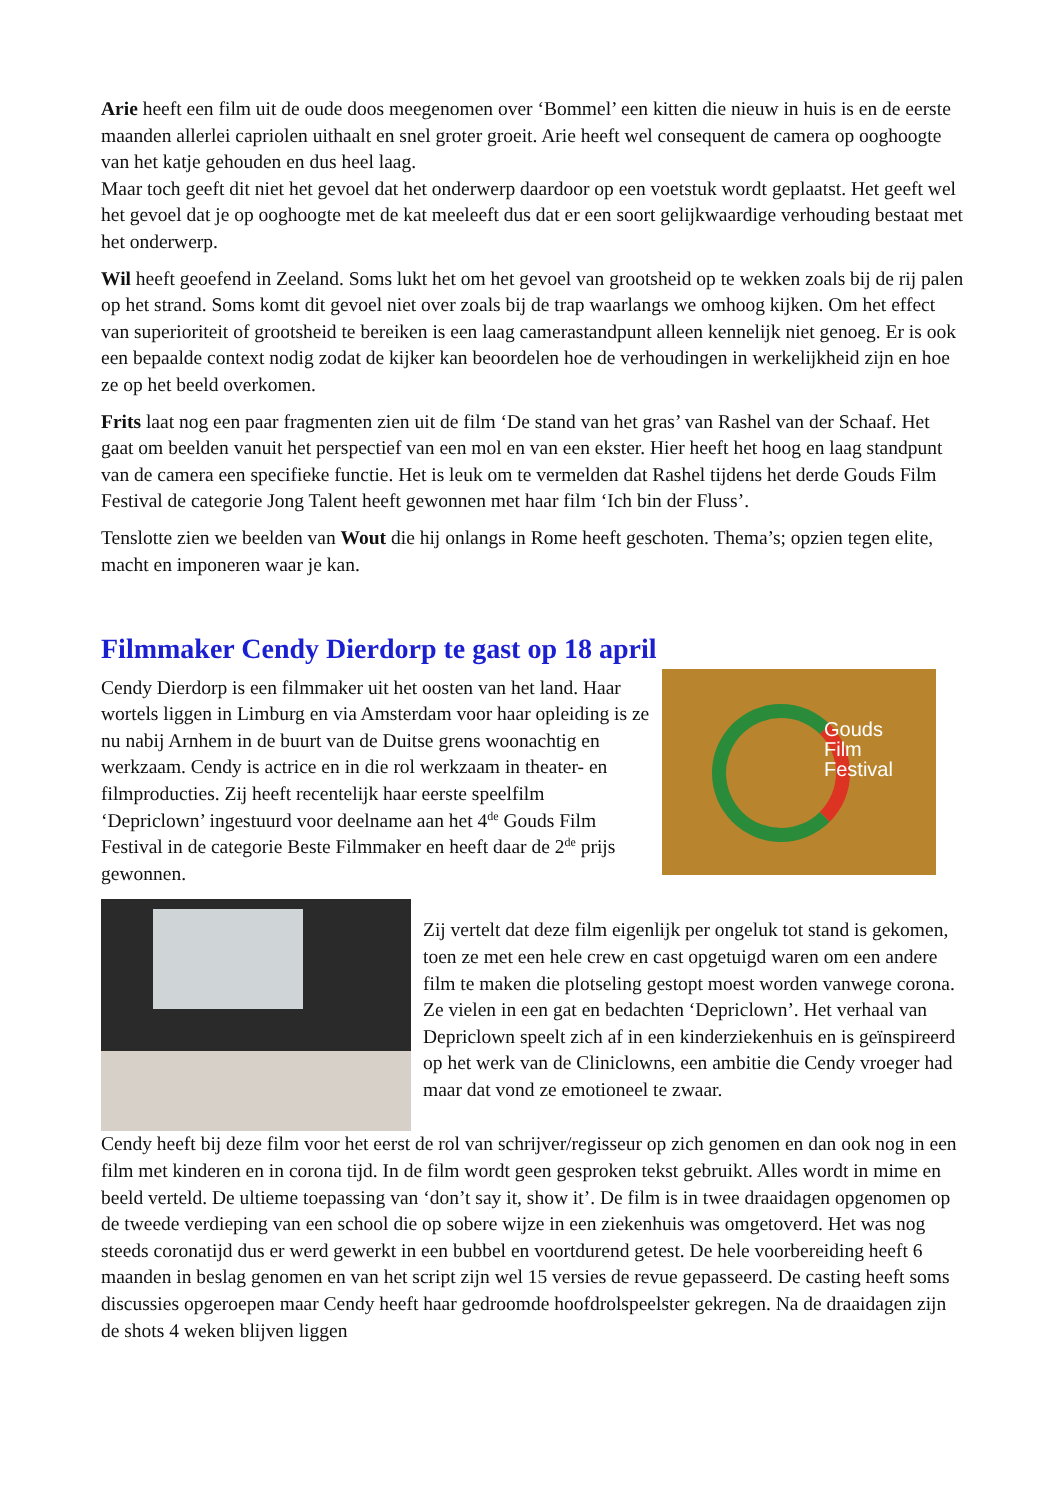Arie heeft een film uit de oude doos meegenomen over ‘Bommel’ een kitten die nieuw in huis is en de eerste maanden allerlei capriolen uithaalt en snel groter groeit. Arie heeft wel consequent de camera op ooghoogte van het katje gehouden en dus heel laag.
Maar toch geeft dit niet het gevoel dat het onderwerp daardoor op een voetstuk wordt geplaatst. Het geeft wel het gevoel dat je op ooghoogte met de kat meeleeft dus dat er een soort gelijkwaardige verhouding bestaat met het onderwerp.
Wil heeft geoefend in Zeeland. Soms lukt het om het gevoel van grootsheid op te wekken zoals bij de rij palen op het strand. Soms komt dit gevoel niet over zoals bij de trap waarlangs we omhoog kijken. Om het effect van superioriteit of grootsheid te bereiken is een laag camerastandpunt alleen kennelijk niet genoeg. Er is ook een bepaalde context nodig zodat de kijker kan beoordelen hoe de verhoudingen in werkelijkheid zijn en hoe ze op het beeld overkomen.
Frits laat nog een paar fragmenten zien uit de film ‘De stand van het gras’ van Rashel van der Schaaf. Het gaat om beelden vanuit het perspectief van een mol en van een ekster. Hier heeft het hoog en laag standpunt van de camera een specifieke functie. Het is leuk om te vermelden dat Rashel tijdens het derde Gouds Film Festival de categorie Jong Talent heeft gewonnen met haar film ‘Ich bin der Fluss’.
Tenslotte zien we beelden van Wout die hij onlangs in Rome heeft geschoten. Thema’s; opzien tegen elite, macht en imponeren waar je kan.
Filmmaker Cendy Dierdorp te gast op 18 april
Cendy Dierdorp is een filmmaker uit het oosten van het land. Haar wortels liggen in Limburg en via Amsterdam voor haar opleiding is ze nu nabij Arnhem in de buurt van de Duitse grens woonachtig en werkzaam. Cendy is actrice en in die rol werkzaam in theater- en filmproducties. Zij heeft recentelijk haar eerste speelfilm ‘Depriclown’ ingestuurd voor deelname aan het 4<sup>de</sup> Gouds Film Festival in de categorie Beste Filmmaker en heeft daar de 2<sup>de</sup> prijs gewonnen.
Gouds
Film
Festival
Zij vertelt dat deze film eigenlijk per ongeluk tot stand is gekomen, toen ze met een hele crew en cast opgetuigd waren om een andere film te maken die plotseling gestopt moest worden vanwege corona. Ze vielen in een gat en bedachten ‘Depriclown’. Het verhaal van Depriclown speelt zich af in een kinderziekenhuis en is geïnspireerd op het werk van de Cliniclowns, een ambitie die Cendy vroeger had maar dat vond ze emotioneel te zwaar.
Cendy heeft bij deze film voor het eerst de rol van schrijver/regisseur op zich genomen en dan ook nog in een film met kinderen en in corona tijd. In de film wordt geen gesproken tekst gebruikt. Alles wordt in mime en beeld verteld. De ultieme toepassing van ‘don’t say it, show it’. De film is in twee draaidagen opgenomen op de tweede verdieping van een school die op sobere wijze in een ziekenhuis was omgetoverd. Het was nog steeds coronatijd dus er werd gewerkt in een bubbel en voortdurend getest. De hele voorbereiding heeft 6 maanden in beslag genomen en van het script zijn wel 15 versies de revue gepasseerd. De casting heeft soms discussies opgeroepen maar Cendy heeft haar gedroomde hoofdrolspeelster gekregen. Na de draaidagen zijn de shots 4 weken blijven liggen